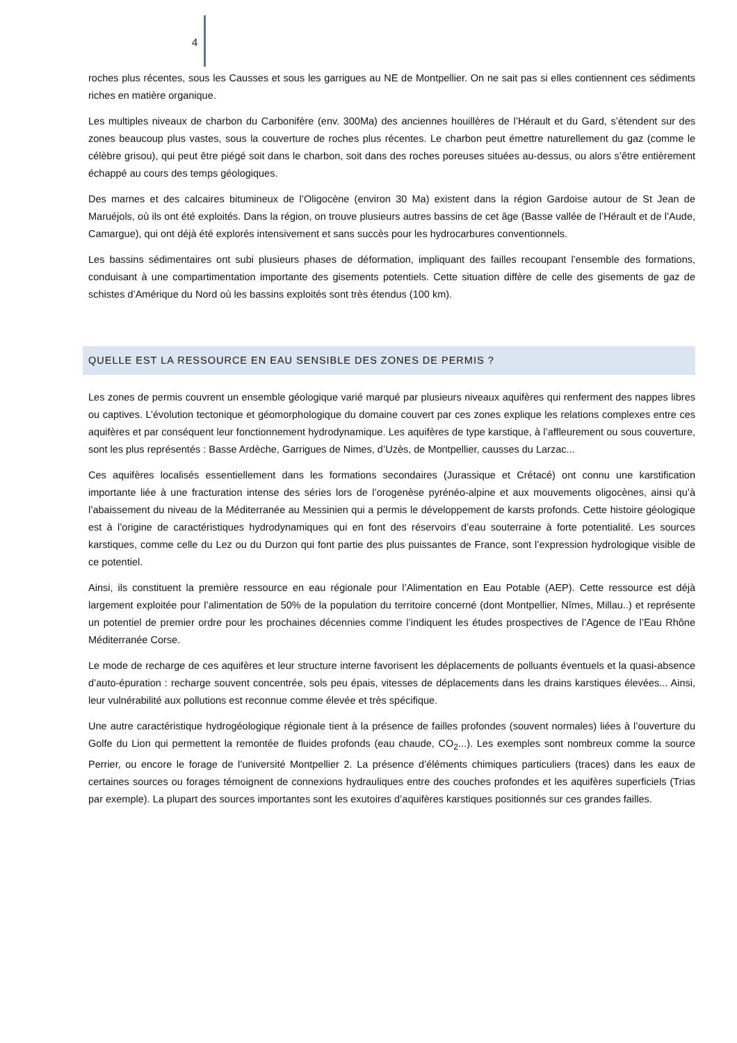4
roches plus récentes, sous les Causses et sous les garrigues au NE de Montpellier. On ne sait pas si elles contiennent ces sédiments riches en matière organique.
Les multiples niveaux de charbon du Carbonifère (env. 300Ma) des anciennes houillères de l’Hérault et du Gard, s’étendent sur des zones beaucoup plus vastes, sous la couverture de roches plus récentes. Le charbon peut émettre naturellement du gaz (comme le célèbre grisou), qui peut être piégé soit dans le charbon, soit dans des roches poreuses situées au-dessus, ou alors s’être entièrement échappé au cours des temps géologiques.
Des marnes et des calcaires bitumineux de l’Oligocène (environ 30 Ma) existent dans la région Gardoise autour de St Jean de Maruéjols, où ils ont été exploités. Dans la région, on trouve plusieurs autres bassins de cet âge (Basse vallée de l’Hérault et de l’Aude, Camargue), qui ont déjà été explorés intensivement et sans succès pour les hydrocarbures conventionnels.
Les bassins sédimentaires ont subi plusieurs phases de déformation, impliquant des failles recoupant l’ensemble des formations, conduisant à une compartimentation importante des gisements potentiels. Cette situation diffère de celle des gisements de gaz de schistes d’Amérique du Nord où les bassins exploités sont très étendus (100 km).
QUELLE EST LA RESSOURCE EN EAU SENSIBLE DES ZONES DE PERMIS ?
Les zones de permis couvrent un ensemble géologique varié marqué par plusieurs niveaux aquifères qui renferment des nappes libres ou captives. L’évolution tectonique et géomorphologique du domaine couvert par ces zones explique les relations complexes entre ces aquifères et par conséquent leur fonctionnement hydrodynamique. Les aquifères de type karstique, à l’affleurement ou sous couverture, sont les plus représentés : Basse Ardèche, Garrigues de Nimes, d’Uzès, de Montpellier, causses du Larzac...
Ces aquifères localisés essentiellement dans les formations secondaires (Jurassique et Crétacé) ont connu une karstification importante liée à une fracturation intense des séries lors de l’orogenèse pyrénéo-alpine et aux mouvements oligocènes, ainsi qu’à l’abaissement du niveau de la Méditerranée au Messinien qui a permis le développement de karsts profonds. Cette histoire géologique est à l’origine de caractéristiques hydrodynamiques qui en font des réservoirs d’eau souterraine à forte potentialité. Les sources karstiques, comme celle du Lez ou du Durzon qui font partie des plus puissantes de France, sont l’expression hydrologique visible de ce potentiel.
Ainsi, ils constituent la première ressource en eau régionale pour l’Alimentation en Eau Potable (AEP). Cette ressource est déjà largement exploitée pour l’alimentation de 50% de la population du territoire concerné (dont Montpellier, Nîmes, Millau..) et représente un potentiel de premier ordre pour les prochaines décennies comme l’indiquent les études prospectives de l’Agence de l’Eau Rhône Méditerranée Corse.
Le mode de recharge de ces aquifères et leur structure interne favorisent les déplacements de polluants éventuels et la quasi-absence d’auto-épuration : recharge souvent concentrée, sols peu épais, vitesses de déplacements dans les drains karstiques élevées... Ainsi, leur vulnérabilité aux pollutions est reconnue comme élevée et très spécifique.
Une autre caractéristique hydrogéologique régionale tient à la présence de failles profondes (souvent normales) liées à l’ouverture du Golfe du Lion qui permettent la remontée de fluides profonds (eau chaude, CO<sub>2</sub>...). Les exemples sont nombreux comme la source Perrier, ou encore le forage de l’université Montpellier 2. La présence d’éléments chimiques particuliers (traces) dans les eaux de certaines sources ou forages témoignent de connexions hydrauliques entre des couches profondes et les aquifères superficiels (Trias par exemple). La plupart des sources importantes sont les exutoires d’aquifères karstiques positionnés sur ces grandes failles.